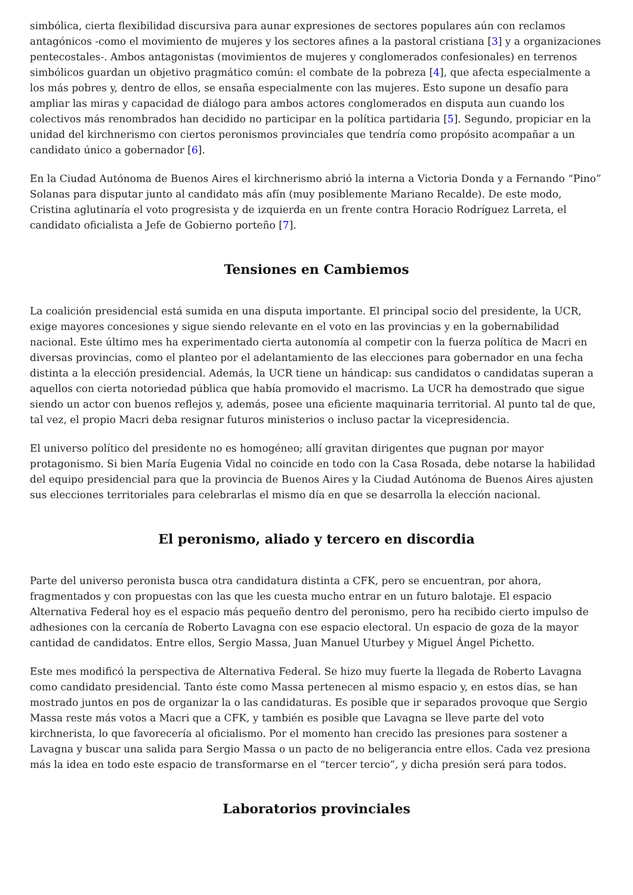simbólica, cierta flexibilidad discursiva para aunar expresiones de sectores populares aún con reclamos antagónicos -como el movimiento de mujeres y los sectores afines a la pastoral cristiana [3] y a organizaciones pentecostales-. Ambos antagonistas (movimientos de mujeres y conglomerados confesionales) en terrenos simbólicos guardan un objetivo pragmático común: el combate de la pobreza [4], que afecta especialmente a los más pobres y, dentro de ellos, se ensaña especialmente con las mujeres. Esto supone un desafío para ampliar las miras y capacidad de diálogo para ambos actores conglomerados en disputa aun cuando los colectivos más renombrados han decidido no participar en la política partidaria [5]. Segundo, propiciar en la unidad del kirchnerismo con ciertos peronismos provinciales que tendría como propósito acompañar a un candidato único a gobernador [6].
En la Ciudad Autónoma de Buenos Aires el kirchnerismo abrió la interna a Victoria Donda y a Fernando “Pino” Solanas para disputar junto al candidato más afín (muy posiblemente Mariano Recalde). De este modo, Cristina aglutinaría el voto progresista y de izquierda en un frente contra Horacio Rodríguez Larreta, el candidato oficialista a Jefe de Gobierno porteño [7].
Tensiones en Cambiemos
La coalición presidencial está sumida en una disputa importante. El principal socio del presidente, la UCR, exige mayores concesiones y sigue siendo relevante en el voto en las provincias y en la gobernabilidad nacional. Este último mes ha experimentado cierta autonomía al competir con la fuerza política de Macri en diversas provincias, como el planteo por el adelantamiento de las elecciones para gobernador en una fecha distinta a la elección presidencial. Además, la UCR tiene un hándicap: sus candidatos o candidatas superan a aquellos con cierta notoriedad pública que había promovido el macrismo. La UCR ha demostrado que sigue siendo un actor con buenos reflejos y, además, posee una eficiente maquinaria territorial. Al punto tal de que, tal vez, el propio Macri deba resignar futuros ministerios o incluso pactar la vicepresidencia.
El universo político del presidente no es homogéneo; allí gravitan dirigentes que pugnan por mayor protagonismo. Si bien María Eugenia Vidal no coincide en todo con la Casa Rosada, debe notarse la habilidad del equipo presidencial para que la provincia de Buenos Aires y la Ciudad Autónoma de Buenos Aires ajusten sus elecciones territoriales para celebrarlas el mismo día en que se desarrolla la elección nacional.
El peronismo, aliado y tercero en discordia
Parte del universo peronista busca otra candidatura distinta a CFK, pero se encuentran, por ahora, fragmentados y con propuestas con las que les cuesta mucho entrar en un futuro balotaje. El espacio Alternativa Federal hoy es el espacio más pequeño dentro del peronismo, pero ha recibido cierto impulso de adhesiones con la cercanía de Roberto Lavagna con ese espacio electoral. Un espacio de goza de la mayor cantidad de candidatos. Entre ellos, Sergio Massa, Juan Manuel Uturbey y Miguel Ángel Pichetto.
Este mes modificó la perspectiva de Alternativa Federal. Se hizo muy fuerte la llegada de Roberto Lavagna como candidato presidencial. Tanto éste como Massa pertenecen al mismo espacio y, en estos días, se han mostrado juntos en pos de organizar la o las candidaturas. Es posible que ir separados provoque que Sergio Massa reste más votos a Macri que a CFK, y también es posible que Lavagna se lleve parte del voto kirchnerista, lo que favorecería al oficialismo. Por el momento han crecido las presiones para sostener a Lavagna y buscar una salida para Sergio Massa o un pacto de no beligerancia entre ellos. Cada vez presiona más la idea en todo este espacio de transformarse en el “tercer tercio”, y dicha presión será para todos.
Laboratorios provinciales